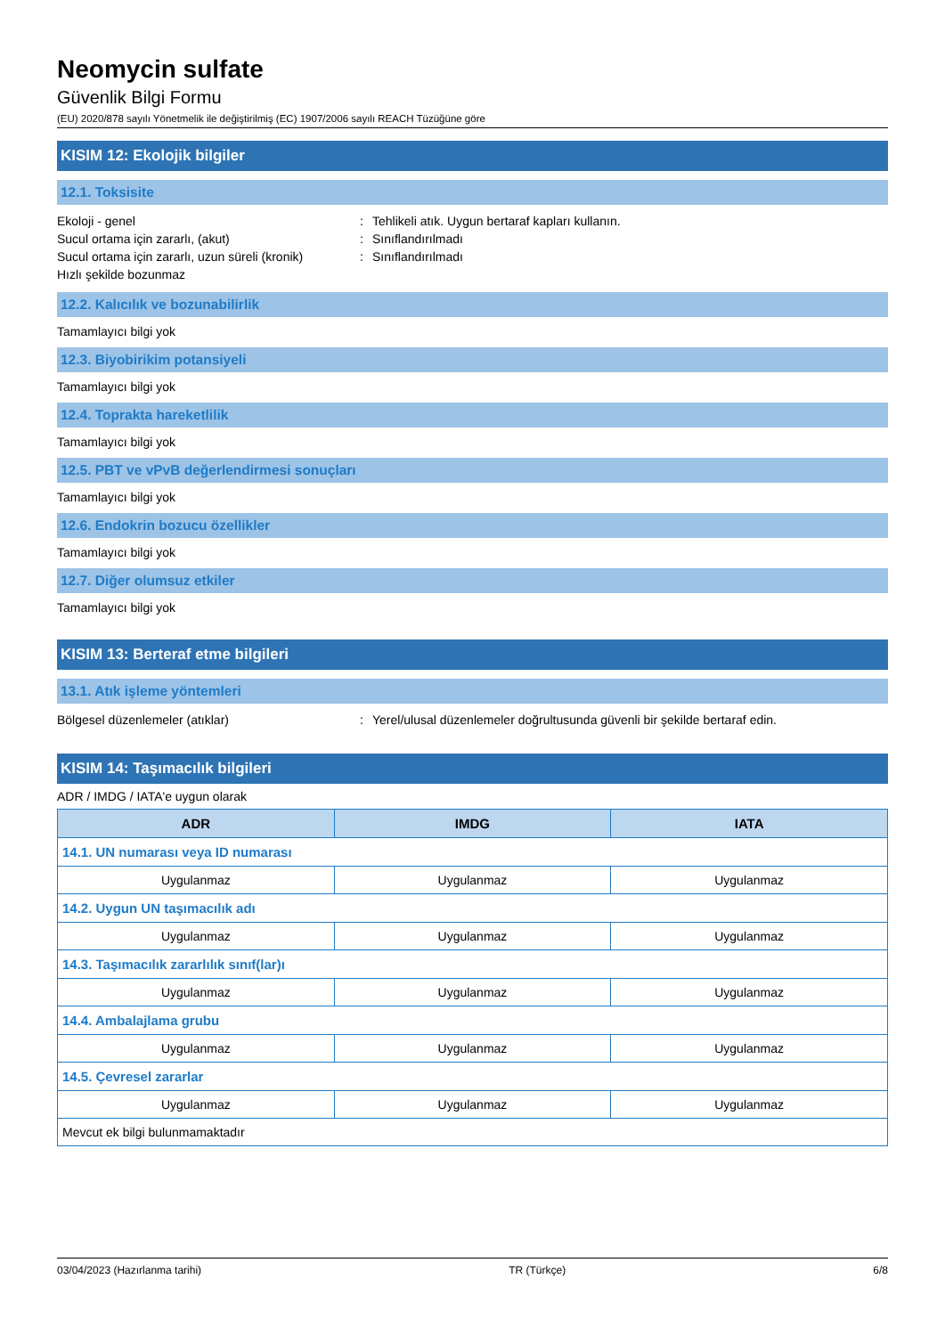Neomycin sulfate
Güvenlik Bilgi Formu
(EU) 2020/878 sayılı Yönetmelik ile değiştirilmiş (EC) 1907/2006 sayılı REACH Tüzüğüne göre
KISIM 12: Ekolojik bilgiler
12.1. Toksisite
Ekoloji - genel: Tehlikeli atık. Uygun bertaraf kapları kullanın.
Sucul ortama için zararlı, (akut): Sınıflandırılmadı
Sucul ortama için zararlı, uzun süreli (kronik): Sınıflandırılmadı
Hızlı şekilde bozunmaz
12.2. Kalıcılık ve bozunabilirlik
Tamamlayıcı bilgi yok
12.3. Biyobirikim potansiyeli
Tamamlayıcı bilgi yok
12.4. Toprakta hareketlilik
Tamamlayıcı bilgi yok
12.5. PBT ve vPvB değerlendirmesi sonuçları
Tamamlayıcı bilgi yok
12.6. Endokrin bozucu özellikler
Tamamlayıcı bilgi yok
12.7. Diğer olumsuz etkiler
Tamamlayıcı bilgi yok
KISIM 13: Berteraf etme bilgileri
13.1. Atık işleme yöntemleri
Bölgesel düzenlemeler (atıklar): Yerel/ulusal düzenlemeler doğrultusunda güvenli bir şekilde bertaraf edin.
KISIM 14: Taşımacılık bilgileri
ADR / IMDG / IATA'e uygun olarak
| ADR | IMDG | IATA |
| --- | --- | --- |
| 14.1. UN numarası veya ID numarası | | |
| Uygulanmaz | Uygulanmaz | Uygulanmaz |
| 14.2. Uygun UN taşımacılık adı | | |
| Uygulanmaz | Uygulanmaz | Uygulanmaz |
| 14.3. Taşımacılık zararlılık sınıf(lar)ı | | |
| Uygulanmaz | Uygulanmaz | Uygulanmaz |
| 14.4. Ambalajlama grubu | | |
| Uygulanmaz | Uygulanmaz | Uygulanmaz |
| 14.5. Çevresel zararlar | | |
| Uygulanmaz | Uygulanmaz | Uygulanmaz |
| Mevcut ek bilgi bulunmamaktadır | | |
03/04/2023 (Hazırlanma tarihi) TR (Türkçe) 6/8